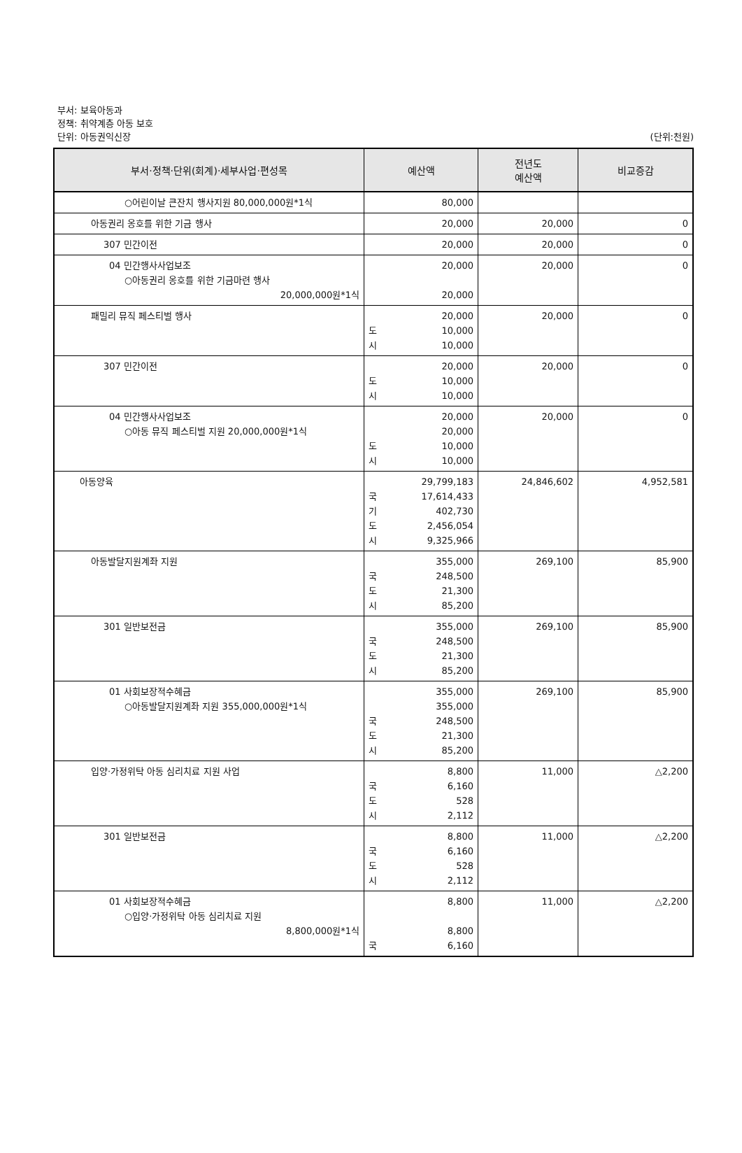부서: 보육아동과
정책: 취약계층 아동 보호
단위: 아동권익신장 (단위:천원)
| 부서·정책·단위(회계)·세부사업·편성목 | 예산액 | 전년도 예산액 | 비교증감 |
| --- | --- | --- | --- |
| ○어린이날 큰잔치 행사지원 80,000,000원*1식 | 80,000 | | |
| 아동권리 옹호를 위한 기금 행사 | 20,000 | 20,000 | 0 |
| 307 민간이전 | 20,000 | 20,000 | 0 |
| 04 민간행사사업보조 ○아동권리 옹호를 위한 기금마련 행사 20,000,000원*1식 | 20,000 20,000 | 20,000 | 0 |
| 패밀리 뮤직 페스티벌 행사 | 20,000 도 10,000 시 10,000 | 20,000 | 0 |
| 307 민간이전 | 20,000 도 10,000 시 10,000 | 20,000 | 0 |
| 04 민간행사사업보조 ○아동 뮤직 페스티벌 지원 20,000,000원*1식 | 20,000 20,000 도 10,000 시 10,000 | 20,000 | 0 |
| 아동양육 | 29,799,183 국 17,614,433 기 402,730 도 2,456,054 시 9,325,966 | 24,846,602 | 4,952,581 |
| 아동발달지원계좌 지원 | 355,000 국 248,500 도 21,300 시 85,200 | 269,100 | 85,900 |
| 301 일반보전금 | 355,000 국 248,500 도 21,300 시 85,200 | 269,100 | 85,900 |
| 01 사회보장적수혜금 ○아동발달지원계좌 지원 355,000,000원*1식 | 355,000 355,000 국 248,500 도 21,300 시 85,200 | 269,100 | 85,900 |
| 입양·가정위탁 아동 심리치료 지원 사업 | 8,800 국 6,160 도 528 시 2,112 | 11,000 | △2,200 |
| 301 일반보전금 | 8,800 국 6,160 도 528 시 2,112 | 11,000 | △2,200 |
| 01 사회보장적수혜금 ○입양·가정위탁 아동 심리치료 지원 8,800,000원*1식 | 8,800 8,800 국 6,160 | 11,000 | △2,200 |